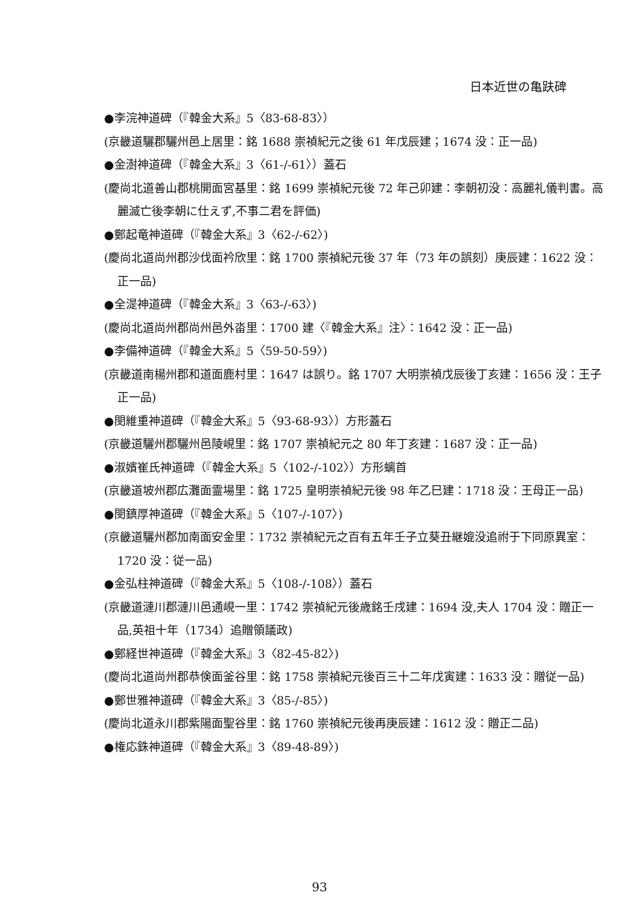日本近世の亀趺碑
●李浣神道碑（『韓金大系』5〈83-68-83〉）
(京畿道驪郡驪州邑上居里：銘 1688 崇禎紀元之後 61 年戊辰建；1674 没：正一品)
●金澍神道碑（『韓金大系』3〈61-/-61〉）蓋石
(慶尚北道善山郡桃開面宮基里：銘 1699 崇禎紀元後 72 年己卯建：李朝初没：高麗礼儀判書。高麗滅亡後李朝に仕えず,不事二君を評価)
●鄭起竜神道碑（『韓金大系』3〈62-/-62〉)
(慶尚北道尚州郡沙伐面衿欣里：銘 1700 崇禎紀元後 37 年（73 年の誤刻）庚辰建：1622 没：正一品)
●全湜神道碑（『韓金大系』3〈63-/-63〉)
(慶尚北道尚州郡尚州邑外畓里：1700 建〈『韓金大系』注〉：1642 没：正一品)
●李備神道碑（『韓金大系』5〈59-50-59〉)
(京畿道南楊州郡和道面鹿村里：1647 は誤り。銘 1707 大明崇禎戊辰後丁亥建：1656 没：王子正一品)
●閔維重神道碑（『韓金大系』5〈93-68-93〉）方形蓋石
(京畿道驪州郡驪州邑陵峴里：銘 1707 崇禎紀元之 80 年丁亥建：1687 没：正一品)
●淑嬪崔氏神道碑（『韓金大系』5〈102-/-102〉）方形螭首
(京畿道坡州郡広灘面霊場里：銘 1725 皇明崇禎紀元後 98 年乙巳建：1718 没：王母正一品)
●閔鎮厚神道碑（『韓金大系』5〈107-/-107〉)
(京畿道驪州郡加南面安金里：1732 崇禎紀元之百有五年壬子立葵丑継媲没追祔于下同原異室：1720 没：従一品)
●金弘柱神道碑（『韓金大系』5〈108-/-108〉）蓋石
(京畿道漣川郡漣川邑通峴一里：1742 崇禎紀元後歳銘壬戌建：1694 没,夫人 1704 没：贈正一品,英祖十年（1734）追贈領議政)
●鄭経世神道碑（『韓金大系』3〈82-45-82〉)
(慶尚北道尚州郡恭倹面釜谷里：銘 1758 崇禎紀元後百三十二年戊寅建：1633 没：贈従一品)
●鄭世雅神道碑（『韓金大系』3〈85-/-85〉)
(慶尚北道永川郡紫陽面聖谷里：銘 1760 崇禎紀元後再庚辰建：1612 没：贈正二品)
●権応銖神道碑（『韓金大系』3〈89-48-89〉)
93